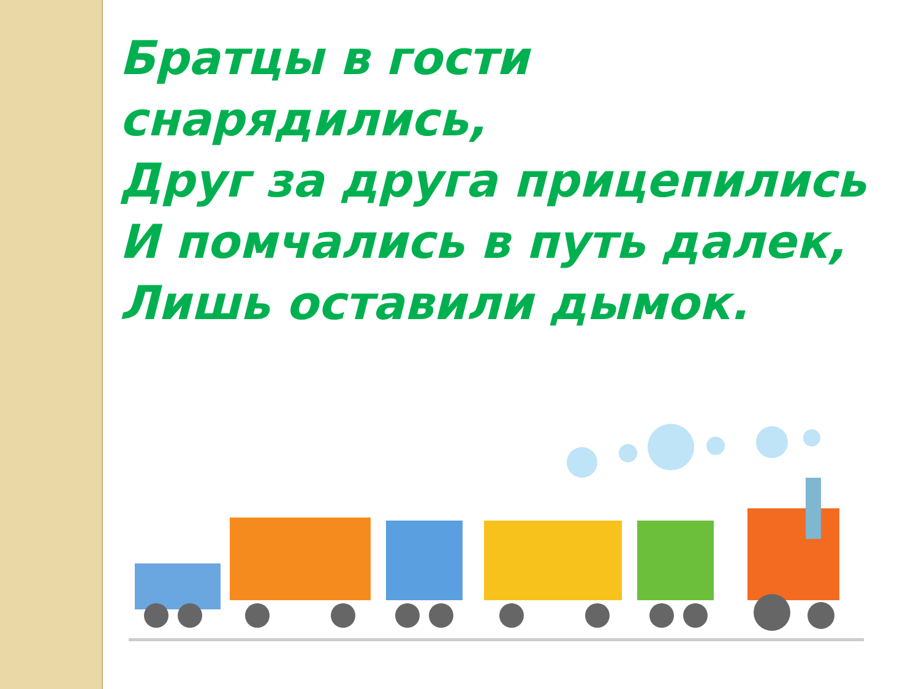Братцы в гости
снарядились,
Друг за друга прицепились
И помчались в путь далек,
Лишь оставили дымок.